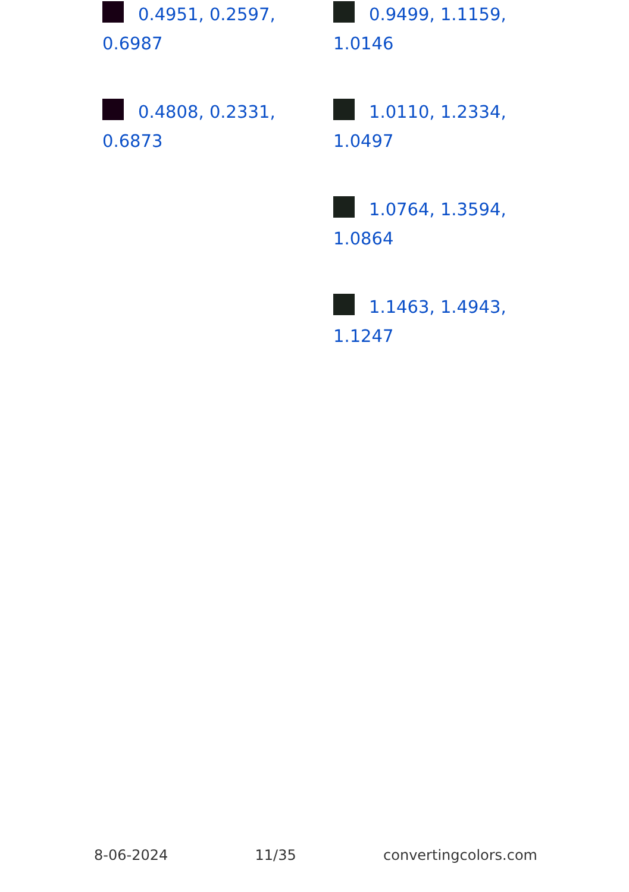0.4951, 0.2597, 0.6987
0.4808, 0.2331, 0.6873
0.9499, 1.1159, 1.0146
1.0110, 1.2334, 1.0497
1.0764, 1.3594, 1.0864
1.1463, 1.4943, 1.1247
8-06-2024 11/35 convertingcolors.com